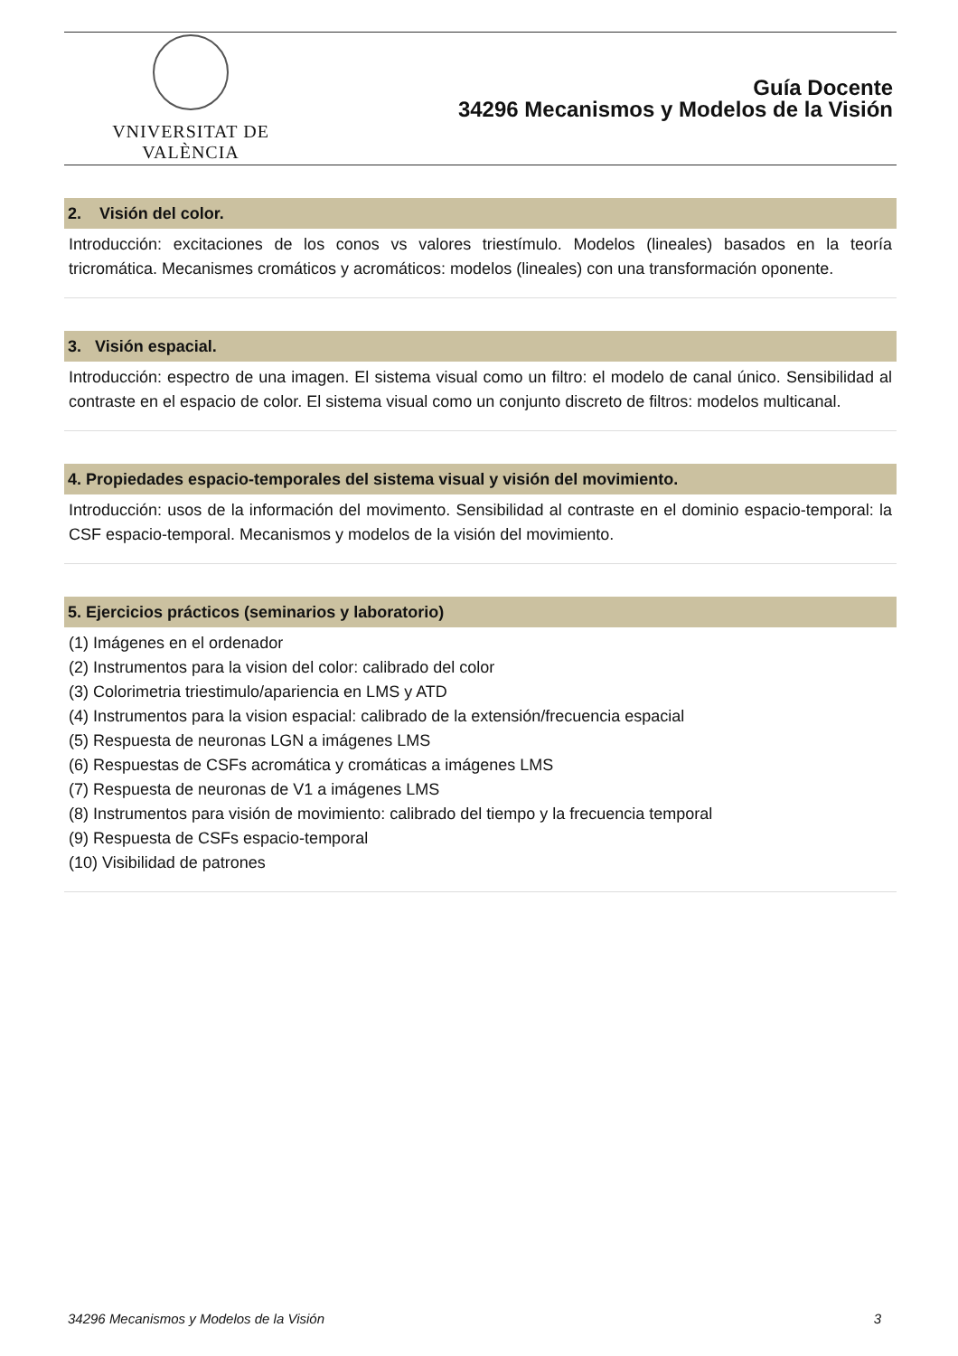VNIVERSITAT DE VALÈNCIA
Guía Docente
34296 Mecanismos y Modelos de la Visión
2. Visión del color.
Introducción: excitaciones de los conos vs valores triestímulo. Modelos (lineales) basados en la teoría tricromática. Mecanismes cromáticos y acromáticos: modelos (lineales) con una transformación oponente.
3. Visión espacial.
Introducción: espectro de una imagen. El sistema visual como un filtro: el modelo de canal único. Sensibilidad al contraste en el espacio de color. El sistema visual como un conjunto discreto de filtros: modelos multicanal.
4. Propiedades espacio-temporales del sistema visual y visión del movimiento.
Introducción: usos de la información del movimento. Sensibilidad al contraste en el dominio espacio-temporal: la CSF espacio-temporal. Mecanismos y modelos de la visión del movimiento.
5. Ejercicios prácticos (seminarios y laboratorio)
(1) Imágenes en el ordenador
(2) Instrumentos para la vision del color: calibrado del color
(3) Colorimetria triestimulo/apariencia en LMS y ATD
(4) Instrumentos para la vision espacial: calibrado de la extensión/frecuencia espacial
(5) Respuesta de neuronas LGN a imágenes LMS
(6) Respuestas de CSFs acromática y cromáticas a imágenes LMS
(7) Respuesta de neuronas de V1 a imágenes LMS
(8) Instrumentos para visión de movimiento: calibrado del tiempo y la frecuencia temporal
(9) Respuesta de CSFs espacio-temporal
(10) Visibilidad de patrones
34296 Mecanismos y Modelos de la Visión 3